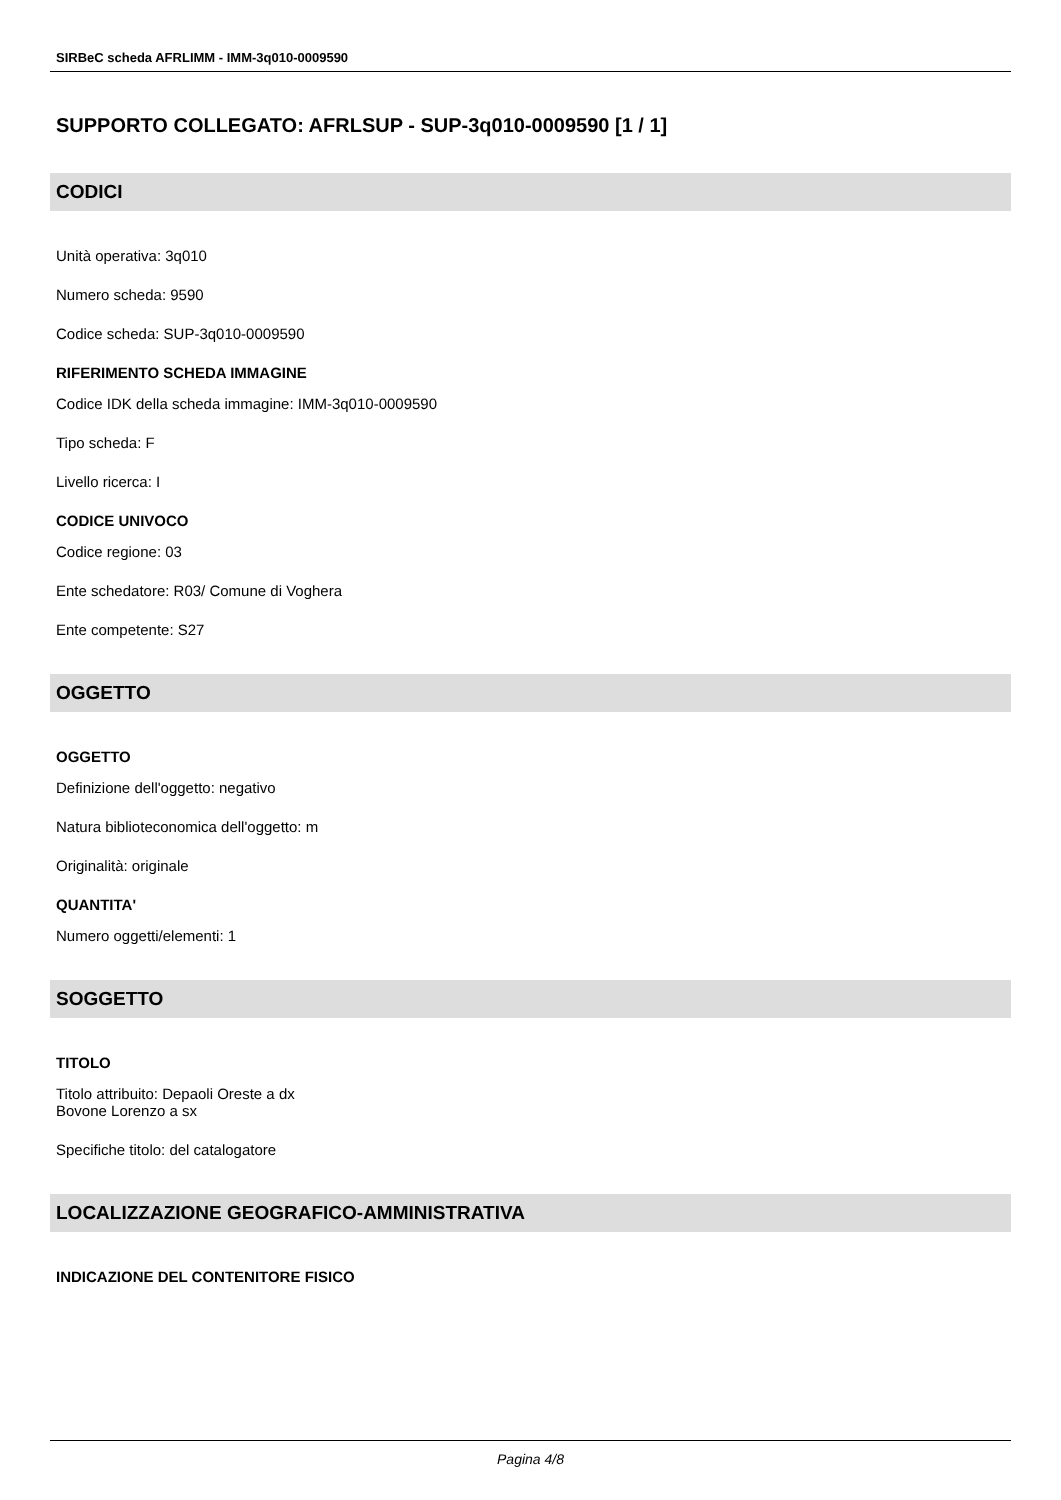SIRBeC scheda AFRLIMM - IMM-3q010-0009590
SUPPORTO COLLEGATO: AFRLSUP - SUP-3q010-0009590 [1 / 1]
CODICI
Unità operativa: 3q010
Numero scheda: 9590
Codice scheda: SUP-3q010-0009590
RIFERIMENTO SCHEDA IMMAGINE
Codice IDK della scheda immagine: IMM-3q010-0009590
Tipo scheda: F
Livello ricerca: I
CODICE UNIVOCO
Codice regione: 03
Ente schedatore: R03/ Comune di Voghera
Ente competente: S27
OGGETTO
OGGETTO
Definizione dell'oggetto: negativo
Natura biblioteconomica dell'oggetto: m
Originalità: originale
QUANTITA'
Numero oggetti/elementi: 1
SOGGETTO
TITOLO
Titolo attribuito: Depaoli Oreste a dx
Bovone Lorenzo a sx
Specifiche titolo: del catalogatore
LOCALIZZAZIONE GEOGRAFICO-AMMINISTRATIVA
INDICAZIONE DEL CONTENITORE FISICO
Pagina 4/8